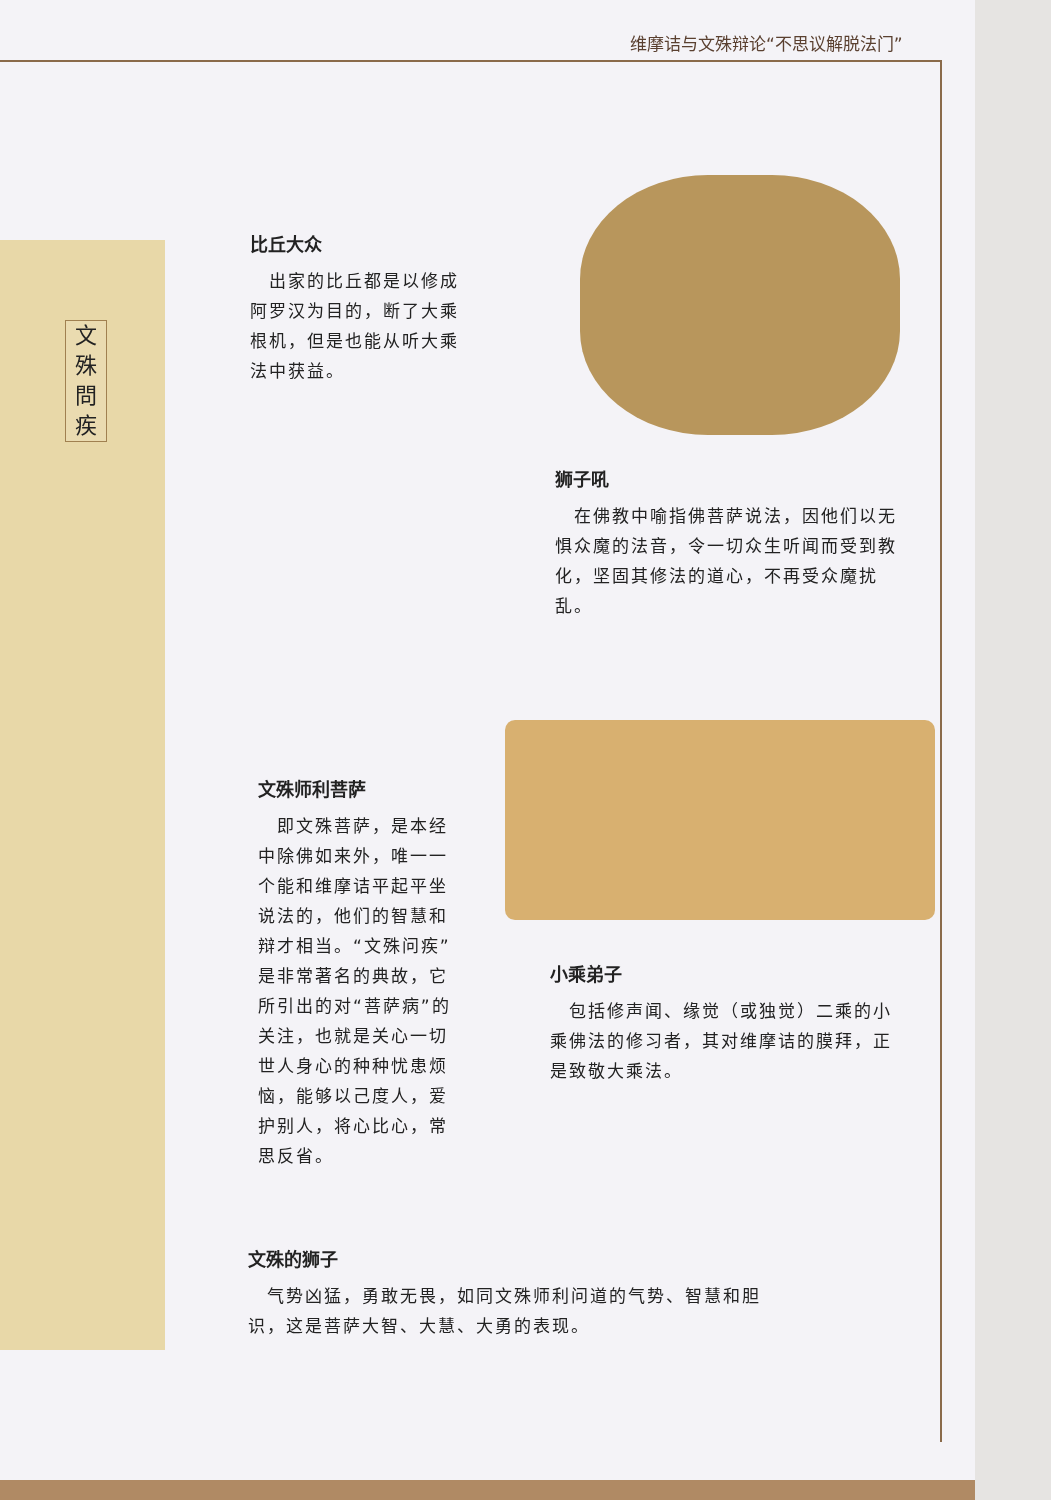文殊問疾
维摩诘与文殊辩论“不思议解脱法门”
比丘大众
　出家的比丘都是以修成阿罗汉为目的，断了大乘根机，但是也能从听大乘法中获益。
狮子吼
　在佛教中喻指佛菩萨说法，因他们以无惧众魔的法音，令一切众生听闻而受到教化，坚固其修法的道心，不再受众魔扰乱。
文殊师利菩萨
　即文殊菩萨，是本经中除佛如来外，唯一一个能和维摩诘平起平坐说法的，他们的智慧和辩才相当。“文殊问疾”是非常著名的典故，它所引出的对“菩萨病”的关注，也就是关心一切世人身心的种种忧患烦恼，能够以己度人，爱护别人，将心比心，常思反省。
小乘弟子
　包括修声闻、缘觉（或独觉）二乘的小乘佛法的修习者，其对维摩诘的膜拜，正是致敬大乘法。
文殊的狮子
　气势凶猛，勇敢无畏，如同文殊师利问道的气势、智慧和胆识，这是菩萨大智、大慧、大勇的表现。